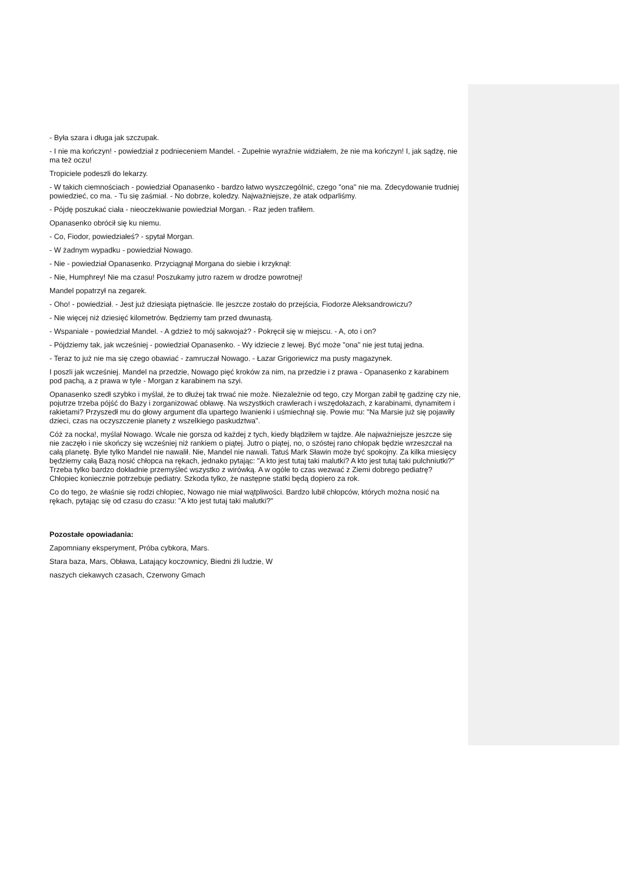- Była szara i długa jak szczupak.
- I nie ma kończyn! - powiedział z podnieceniem Mandel. - Zupełnie wyraźnie widziałem, że nie ma kończyn! I, jak sądzę, nie ma też oczu!
Tropiciele podeszli do lekarzy.
- W takich ciemnościach - powiedział Opanasenko - bardzo łatwo wyszczególnić, czego "ona" nie ma. Zdecydowanie trudniej powiedzieć, co ma. - Tu się zaśmiał. - No dobrze, koledzy. Najważniejsze, że atak odparliśmy.
- Pójdę poszukać ciała - nieoczekiwanie powiedział Morgan. - Raz jeden trafiłem.
Opanasenko obrócił się ku niemu.
- Co, Fiodor, powiedziałeś? - spytał Morgan.
- W żadnym wypadku - powiedział Nowago.
- Nie - powiedział Opanasenko. Przyciągnął Morgana do siebie i krzyknął:
- Nie, Humphrey! Nie ma czasu! Poszukamy jutro razem w drodze powrotnej!
Mandel popatrzył na zegarek.
- Oho! - powiedział. - Jest już dziesiąta piętnaście. Ile jeszcze zostało do przejścia, Fiodorze Aleksandrowiczu?
- Nie więcej niż dziesięć kilometrów. Będziemy tam przed dwunastą.
- Wspaniale - powiedział Mandel. - A gdzież to mój sakwojaż? - Pokręcił się w miejscu. - A, oto i on?
- Pójdziemy tak, jak wcześniej - powiedział Opanasenko. - Wy idziecie z lewej. Być może "ona" nie jest tutaj jedna.
- Teraz to już nie ma się czego obawiać - zamruczał Nowago. - Łazar Grigoriewicz ma pusty magazynek.
I poszli jak wcześniej. Mandel na przedzie, Nowago pięć kroków za nim, na przedzie i z prawa - Opanasenko z karabinem pod pachą, a z prawa w tyle - Morgan z karabinem na szyi.
Opanasenko szedł szybko i myślał, że to dłużej tak trwać nie może. Niezależnie od tego, czy Morgan zabił tę gadzinę czy nie, pojutrze trzeba pójść do Bazy i zorganizować obławę. Na wszystkich crawlerach i wszędołazach, z karabinami, dynamitem i rakietami? Przyszedł mu do głowy argument dla upartego Iwanienki i uśmiechnął się. Powie mu: "Na Marsie już się pojawiły dzieci, czas na oczyszczenie planety z wszelkiego paskudztwa".
Cóż za nocka!, myślał Nowago. Wcale nie gorsza od każdej z tych, kiedy błądziłem w tajdze. Ale najważniejsze jeszcze się nie zaczęło i nie skończy się wcześniej niż rankiem o piątej. Jutro o piątej, no, o szóstej rano chłopak będzie wrzeszczał na całą planetę. Byle tylko Mandel nie nawalił. Nie, Mandel nie nawali. Tatuś Mark Sławin może być spokojny. Za kilka miesięcy będziemy całą Bazą nosić chłopca na rękach, jednako pytając: "A kto jest tutaj taki malutki? A kto jest tutaj taki pulchniutki?" Trzeba tylko bardzo dokładnie przemyśleć wszystko z wirówką. A w ogóle to czas wezwać z Ziemi dobrego pediatrę? Chłopiec koniecznie potrzebuje pediatry. Szkoda tylko, że następne statki będą dopiero za rok.
Co do tego, że właśnie się rodzi chłopiec, Nowago nie miał wątpliwości. Bardzo lubił chłopców, których można nosić na rękach, pytając się od czasu do czasu: "A kto jest tutaj taki malutki?"
Pozostałe opowiadania:
Zapomniany eksperyment, Próba cybkora, Mars.
Stara baza, Mars, Obława, Latający koczownicy, Biedni źli ludzie, W
naszych ciekawych czasach, Czerwony Gmach